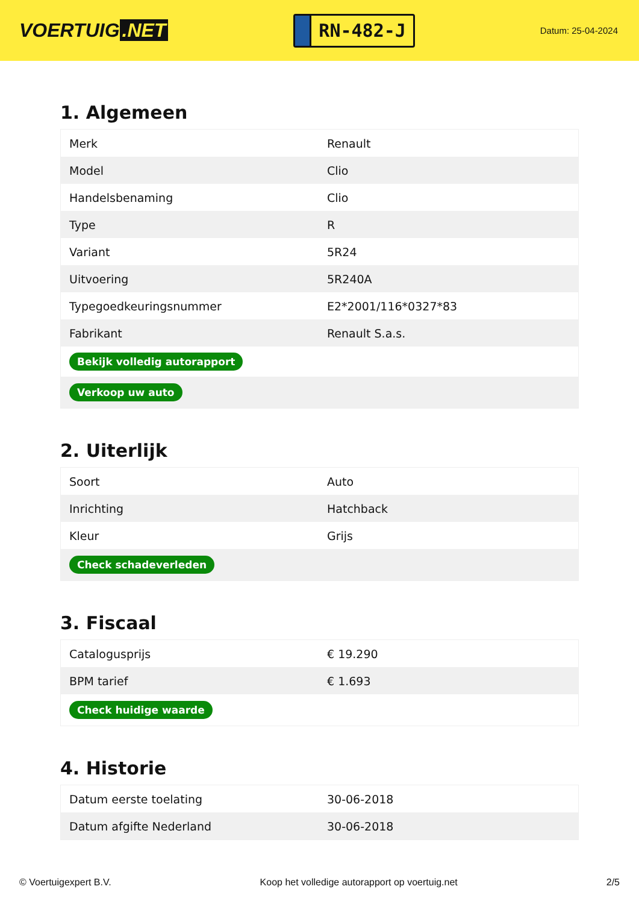VOERTUIG.NET
RN-482-J
Datum: 25-04-2024
1. Algemeen
| Merk | Renault |
| Model | Clio |
| Handelsbenaming | Clio |
| Type | R |
| Variant | 5R24 |
| Uitvoering | 5R240A |
| Typegoedkeuringsnummer | E2*2001/116*0327*83 |
| Fabrikant | Renault S.a.s. |
| Bekijk volledig autorapport | |
| Verkoop uw auto | |
2. Uiterlijk
| Soort | Auto |
| Inrichting | Hatchback |
| Kleur | Grijs |
| Check schadeverleden | |
3. Fiscaal
| Catalogusprijs | € 19.290 |
| BPM tarief | € 1.693 |
| Check huidige waarde | |
4. Historie
| Datum eerste toelating | 30-06-2018 |
| Datum afgifte Nederland | 30-06-2018 |
© Voertuigexpert B.V. Koop het volledige autorapport op voertuig.net 2/5